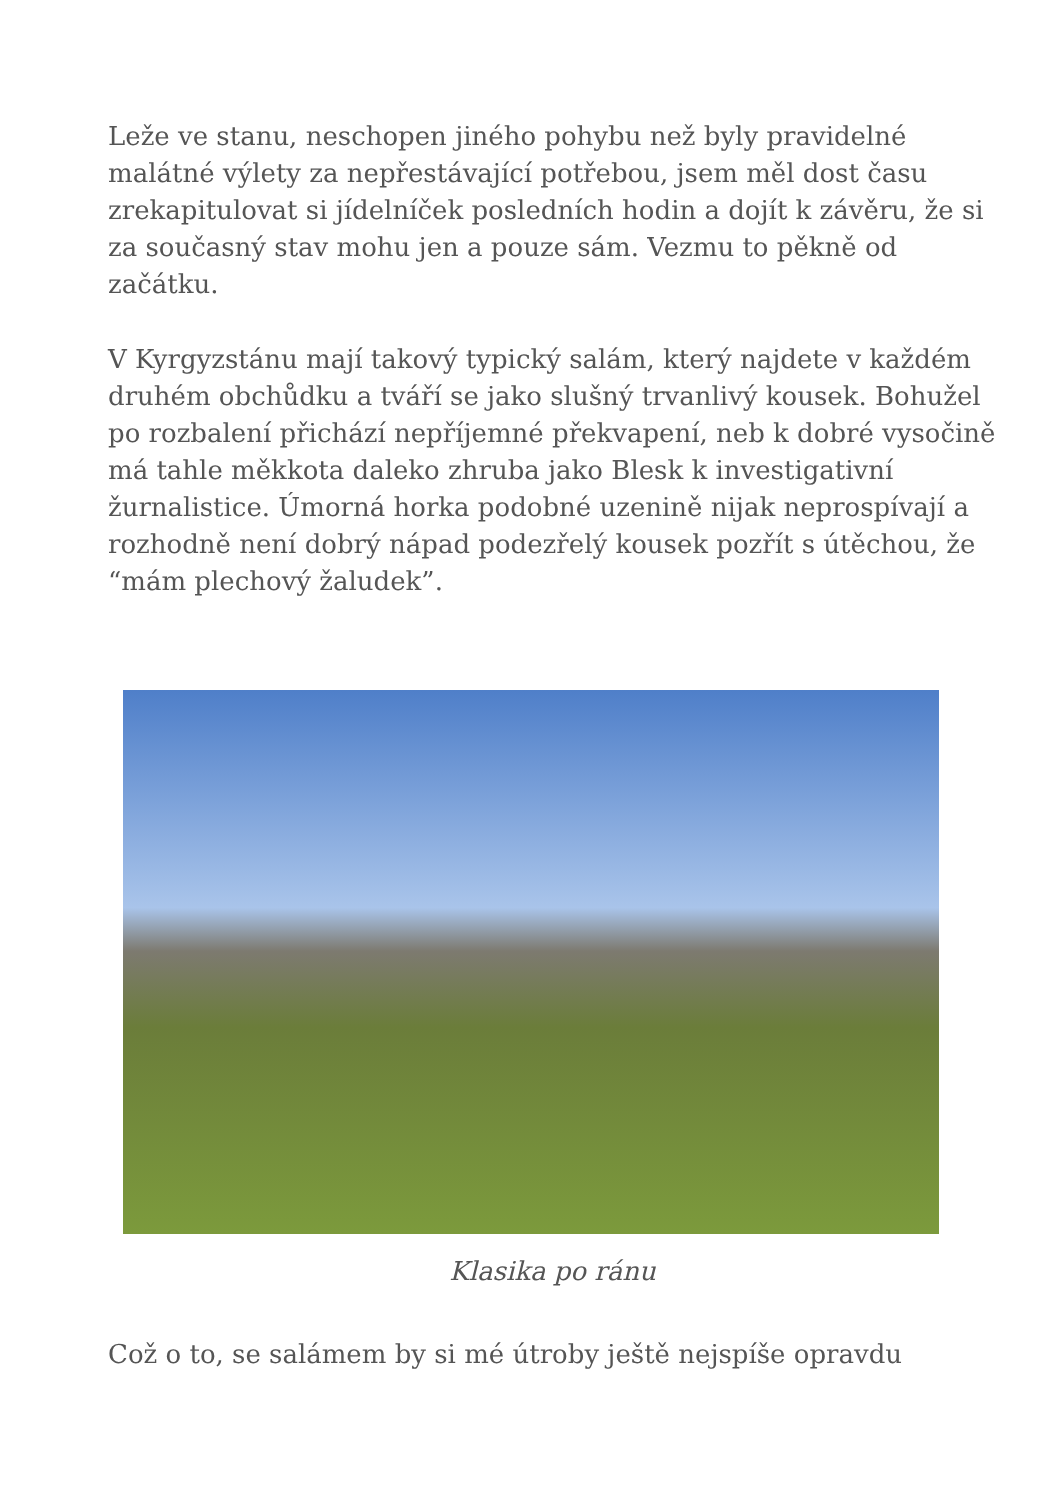Leže ve stanu, neschopen jiného pohybu než byly pravidelné malátné výlety za nepřestávající potřebou, jsem měl dost času zrekapitulovat si jídelníček posledních hodin a dojít k závěru, že si za současný stav mohu jen a pouze sám. Vezmu to pěkně od začátku.
V Kyrgyzstánu mají takový typický salám, který najdete v každém druhém obchůdku a tváří se jako slušný trvanlivý kousek. Bohužel po rozbalení přichází nepříjemné překvapení, neb k dobré vysočině má tahle měkkota daleko zhruba jako Blesk k investigativní žurnalistice. Úmorná horka podobné uzenině nijak neprospívají a rozhodně není dobrý nápad podezřelý kousek pozřít s útěchou, že “mám plechový žaludek”.
Klasika po ránu
Což o to, se salámem by si mé útroby ještě nejspíše opravdu